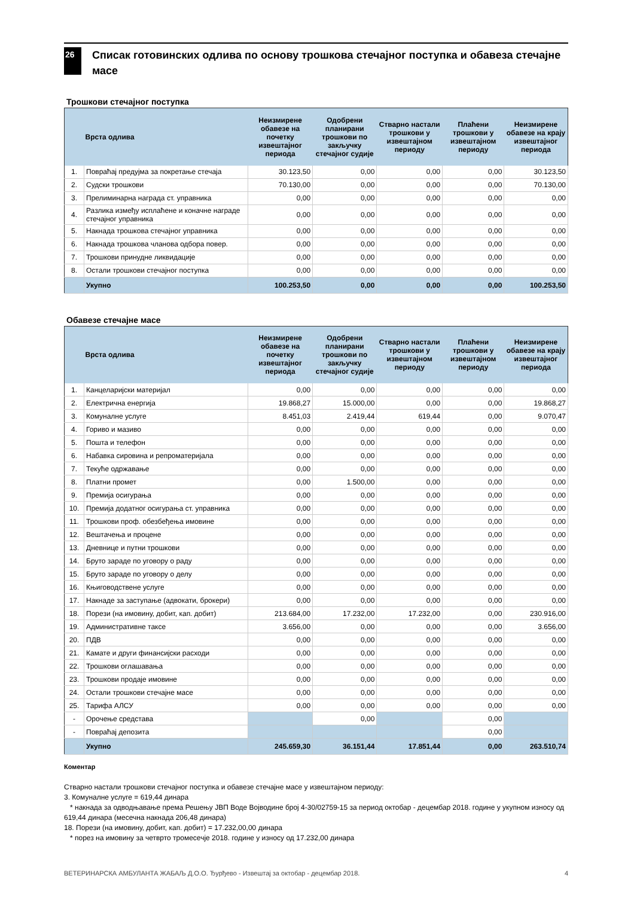26
Списак готовинских одлива по основу трошкова стечајног поступка и обавеза стечајне масе
Трошкови стечајног поступка
| | Врста одлива | Неизмирене обавезе на почетку извештајног периода | Одобрени планирани трошкови по закључку стечајног судије | Стварно настали трошкови у извештајном периоду | Плаћени трошкови у извештајном периоду | Неизмирене обавезе на крају извештајног периода |
| --- | --- | --- | --- | --- | --- | --- |
| 1. | Повраћај предујма за покретање стечаја | 30.123,50 | 0,00 | 0,00 | 0,00 | 30.123,50 |
| 2. | Судски трошкови | 70.130,00 | 0,00 | 0,00 | 0,00 | 70.130,00 |
| 3. | Прелиминарна награда ст. управника | 0,00 | 0,00 | 0,00 | 0,00 | 0,00 |
| 4. | Разлика између исплаћене и коначне награде стечајног управника | 0,00 | 0,00 | 0,00 | 0,00 | 0,00 |
| 5. | Накнада трошкова стечајног управника | 0,00 | 0,00 | 0,00 | 0,00 | 0,00 |
| 6. | Накнада трошкова чланова одбора повер. | 0,00 | 0,00 | 0,00 | 0,00 | 0,00 |
| 7. | Трошкови принудне ликвидације | 0,00 | 0,00 | 0,00 | 0,00 | 0,00 |
| 8. | Остали трошкови стечајног поступка | 0,00 | 0,00 | 0,00 | 0,00 | 0,00 |
| | Укупно | 100.253,50 | 0,00 | 0,00 | 0,00 | 100.253,50 |
Обавезе стечајне масе
| | Врста одлива | Неизмирене обавезе на почетку извештајног периода | Одобрени планирани трошкови по закључку стечајног судије | Стварно настали трошкови у извештајном периоду | Плаћени трошкови у извештајном периоду | Неизмирене обавезе на крају извештајног периода |
| --- | --- | --- | --- | --- | --- | --- |
| 1. | Канцеларијски материјал | 0,00 | 0,00 | 0,00 | 0,00 | 0,00 |
| 2. | Електрична енергија | 19.868,27 | 15.000,00 | 0,00 | 0,00 | 19.868,27 |
| 3. | Комуналне услуге | 8.451,03 | 2.419,44 | 619,44 | 0,00 | 9.070,47 |
| 4. | Гориво и мазиво | 0,00 | 0,00 | 0,00 | 0,00 | 0,00 |
| 5. | Пошта и телефон | 0,00 | 0,00 | 0,00 | 0,00 | 0,00 |
| 6. | Набавка сировина и репроматеријала | 0,00 | 0,00 | 0,00 | 0,00 | 0,00 |
| 7. | Текуће одржавање | 0,00 | 0,00 | 0,00 | 0,00 | 0,00 |
| 8. | Платни промет | 0,00 | 1.500,00 | 0,00 | 0,00 | 0,00 |
| 9. | Премија осигурања | 0,00 | 0,00 | 0,00 | 0,00 | 0,00 |
| 10. | Премија додатног осигурања ст. управника | 0,00 | 0,00 | 0,00 | 0,00 | 0,00 |
| 11. | Трошкови проф. обезбеђења имовине | 0,00 | 0,00 | 0,00 | 0,00 | 0,00 |
| 12. | Вештачења и процене | 0,00 | 0,00 | 0,00 | 0,00 | 0,00 |
| 13. | Дневнице и путни трошкови | 0,00 | 0,00 | 0,00 | 0,00 | 0,00 |
| 14. | Бруто зараде по уговору о раду | 0,00 | 0,00 | 0,00 | 0,00 | 0,00 |
| 15. | Бруто зараде по уговору о делу | 0,00 | 0,00 | 0,00 | 0,00 | 0,00 |
| 16. | Књиговодствене услуге | 0,00 | 0,00 | 0,00 | 0,00 | 0,00 |
| 17. | Накнаде за заступање (адвокати, брокери) | 0,00 | 0,00 | 0,00 | 0,00 | 0,00 |
| 18. | Порези (на имовину, добит, кап. добит) | 213.684,00 | 17.232,00 | 17.232,00 | 0,00 | 230.916,00 |
| 19. | Административне таксе | 3.656,00 | 0,00 | 0,00 | 0,00 | 3.656,00 |
| 20. | ПДВ | 0,00 | 0,00 | 0,00 | 0,00 | 0,00 |
| 21. | Камате и други финансијски расходи | 0,00 | 0,00 | 0,00 | 0,00 | 0,00 |
| 22. | Трошкови оглашавања | 0,00 | 0,00 | 0,00 | 0,00 | 0,00 |
| 23. | Трошкови продаје имовине | 0,00 | 0,00 | 0,00 | 0,00 | 0,00 |
| 24. | Остали трошкови стечајне масе | 0,00 | 0,00 | 0,00 | 0,00 | 0,00 |
| 25. | Тарифа АЛСУ | 0,00 | 0,00 | 0,00 | 0,00 | 0,00 |
| - | Орочење средстава | | 0,00 | | 0,00 | |
| - | Повраћај депозита | | | | 0,00 | |
| | Укупно | 245.659,30 | 36.151,44 | 17.851,44 | 0,00 | 263.510,74 |
Коментар
Стварно настали трошкови стечајног поступка и обавезе стечајне масе у извештајном периоду:
3. Комуналне услуге = 619,44 динара
* накнада за одводњавање према Решењу ЈВП Воде Војводине број 4-30/02759-15 за период октобар - децембар 2018. године у укупном износу од 619,44 динара (месечна накнада 206,48 динара)
18. Порези (на имовину, добит, кап. добит) = 17.232,00,00 динара
* порез на имовину за четврто тромесечје 2018. године у износу од 17.232,00 динара
ВЕТЕРИНАРСКА АМБУЛАНТА ЖАБАЉ Д.О.О. Ђурђево - Извештај за октобар - децембар 2018. 4